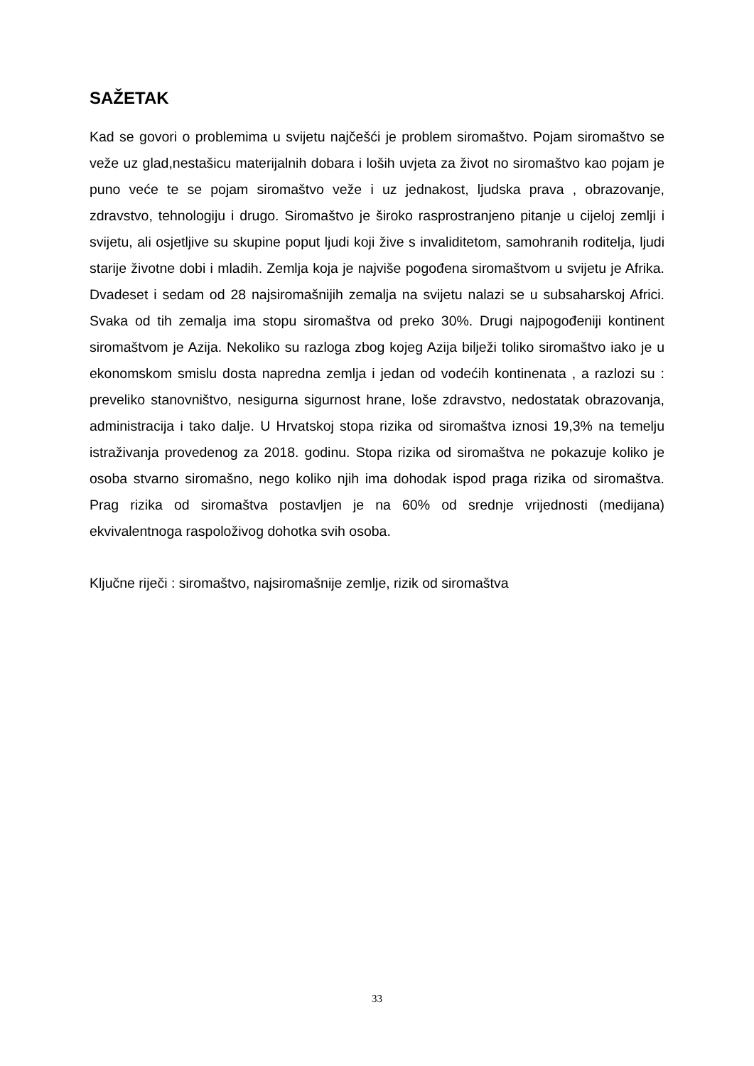SAŽETAK
Kad se govori o problemima u svijetu najčešći je problem siromaštvo. Pojam siromaštvo se veže uz glad,nestašicu materijalnih dobara i loših uvjeta za život no siromaštvo kao pojam je puno veće te se pojam siromaštvo veže i uz jednakost, ljudska prava , obrazovanje, zdravstvo, tehnologiju i drugo. Siromaštvo je široko rasprostranjeno pitanje u cijeloj zemlji i svijetu, ali osjetljive su skupine poput ljudi koji žive s invaliditetom, samohranih roditelja, ljudi starije životne dobi i mladih. Zemlja koja je najviše pogođena siromaštvom u svijetu je Afrika. Dvadeset i sedam od 28 najsiromašnijih zemalja na svijetu nalazi se u subsaharskoj Africi. Svaka od tih zemalja ima stopu siromaštva od preko 30%. Drugi najpogođeniji kontinent siromaštvom je Azija. Nekoliko su razloga zbog kojeg Azija bilježi toliko siromaštvo iako je u ekonomskom smislu dosta napredna zemlja i jedan od vodećih kontinenata , a razlozi su : preveliko stanovništvo, nesigurna sigurnost hrane, loše zdravstvo, nedostatak obrazovanja, administracija i tako dalje. U Hrvatskoj stopa rizika od siromaštva iznosi 19,3% na temelju istraživanja provedenog za 2018. godinu. Stopa rizika od siromaštva ne pokazuje koliko je osoba stvarno siromašno, nego koliko njih ima dohodak ispod praga rizika od siromaštva. Prag rizika od siromaštva postavljen je na 60% od srednje vrijednosti (medijana) ekvivalentnoga raspoloživog dohotka svih osoba.
Ključne riječi : siromaštvo, najsiromašnije zemlje, rizik od siromaštva
33